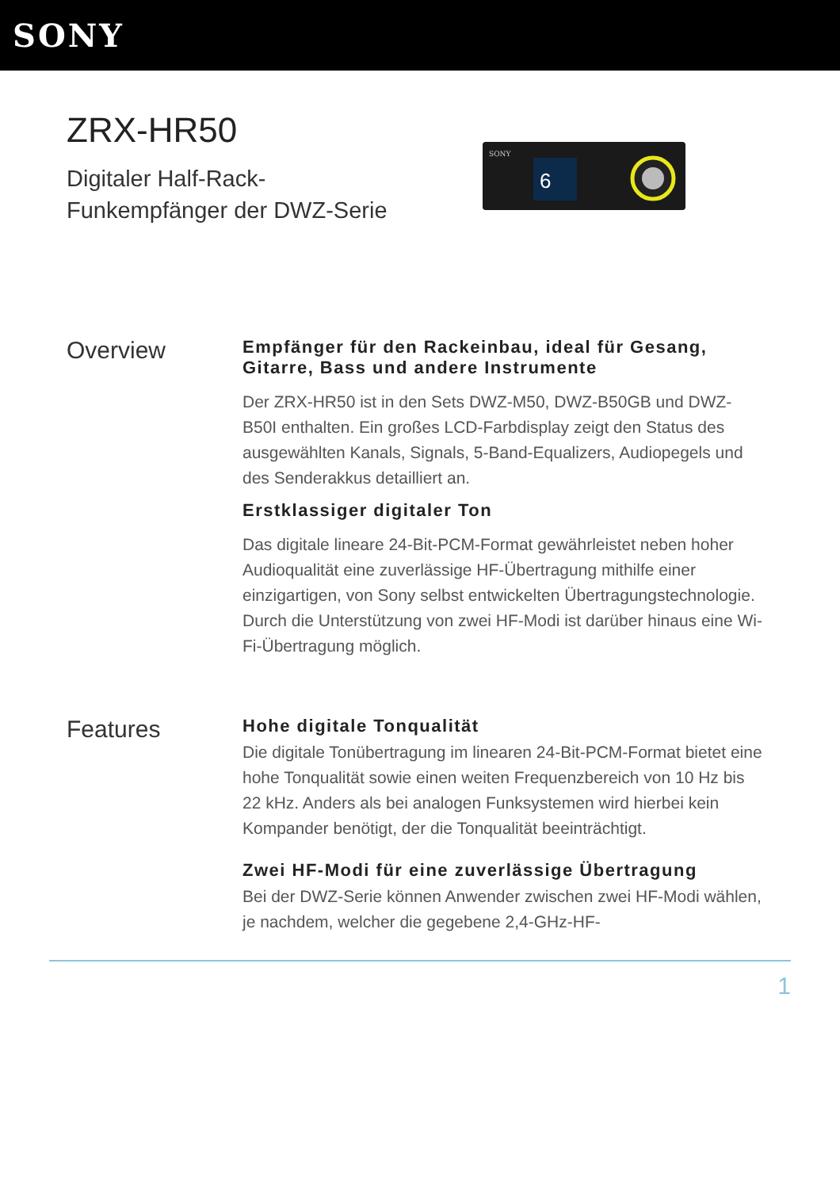SONY
ZRX-HR50
Digitaler Half-Rack-
Funkempfänger der DWZ-Serie
SONY
6
Overview
Empfänger für den Rackeinbau, ideal für Gesang, Gitarre, Bass und andere Instrumente
Der ZRX-HR50 ist in den Sets DWZ-M50, DWZ-B50GB und DWZ-B50I enthalten. Ein großes LCD-Farbdisplay zeigt den Status des ausgewählten Kanals, Signals, 5-Band-Equalizers, Audiopegels und des Senderakkus detailliert an.
Erstklassiger digitaler Ton
Das digitale lineare 24-Bit-PCM-Format gewährleistet neben hoher Audioqualität eine zuverlässige HF-Übertragung mithilfe einer einzigartigen, von Sony selbst entwickelten Übertragungstechnologie. Durch die Unterstützung von zwei HF-Modi ist darüber hinaus eine Wi-Fi-Übertragung möglich.
Features
Hohe digitale Tonqualität
Die digitale Tonübertragung im linearen 24-Bit-PCM-Format bietet eine hohe Tonqualität sowie einen weiten Frequenzbereich von 10 Hz bis 22 kHz. Anders als bei analogen Funksystemen wird hierbei kein Kompander benötigt, der die Tonqualität beeinträchtigt.
Zwei HF-Modi für eine zuverlässige Übertragung
Bei der DWZ-Serie können Anwender zwischen zwei HF-Modi wählen, je nachdem, welcher die gegebene 2,4-GHz-HF-
1